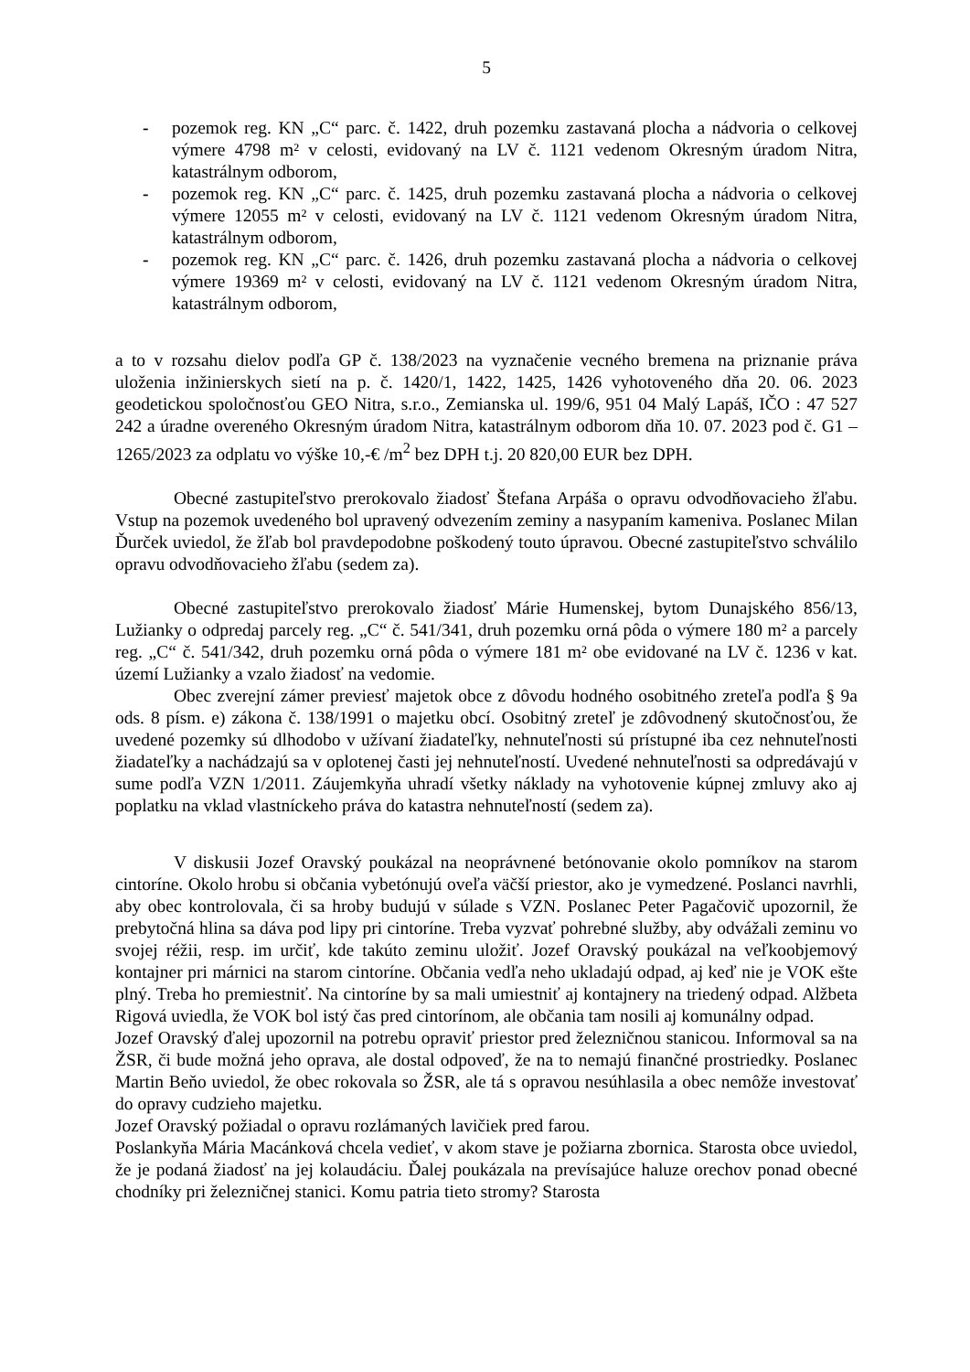5
- pozemok reg. KN „C“ parc. č. 1422, druh pozemku zastavaná plocha a nádvoria o celkovej výmere 4798 m² v celosti, evidovaný na LV č. 1121 vedenom Okresným úradom Nitra, katastrálnym odborom,
- pozemok reg. KN „C“ parc. č. 1425, druh pozemku zastavaná plocha a nádvoria o celkovej výmere 12055 m² v celosti, evidovaný na LV č. 1121 vedenom Okresným úradom Nitra, katastrálnym odborom,
- pozemok reg. KN „C“ parc. č. 1426, druh pozemku zastavaná plocha a nádvoria o celkovej výmere 19369 m² v celosti, evidovaný na LV č. 1121 vedenom Okresným úradom Nitra, katastrálnym odborom,
a to v rozsahu dielov podľa GP č. 138/2023 na vyznačenie vecného bremena na priznanie práva uloženia inžinierskych sietí na p. č. 1420/1, 1422, 1425, 1426 vyhotoveného dňa 20. 06. 2023 geodetickou spoločnosťou GEO Nitra, s.r.o., Zemianska ul. 199/6, 951 04 Malý Lapáš, IČO : 47 527 242 a úradne overeného Okresným úradom Nitra, katastrálnym odborom dňa 10. 07. 2023 pod č. G1 – 1265/2023 za odplatu vo výške 10,-€ /m<sup>2</sup> bez DPH t.j. 20 820,00 EUR bez DPH.
Obecné zastupiteľstvo prerokovalo žiadosť Štefana Arpáša o opravu odvodňovacieho žľabu. Vstup na pozemok uvedeného bol upravený odvezením zeminy a nasypaním kameniva. Poslanec Milan Ďurček uviedol, že žľab bol pravdepodobne poškodený touto úpravou. Obecné zastupiteľstvo schválilo opravu odvodňovacieho žľabu (sedem za).
Obecné zastupiteľstvo prerokovalo žiadosť Márie Humenskej, bytom Dunajského 856/13, Lužianky o odpredaj parcely reg. „C“ č. 541/341, druh pozemku orná pôda o výmere 180 m² a parcely reg. „C“ č. 541/342, druh pozemku orná pôda o výmere 181 m² obe evidované na LV č. 1236 v kat. území Lužianky a vzalo žiadosť na vedomie.
Obec zverejní zámer previesť majetok obce z dôvodu hodného osobitného zreteľa podľa § 9a ods. 8 písm. e) zákona č. 138/1991 o majetku obcí. Osobitný zreteľ je zdôvodnený skutočnosťou, že uvedené pozemky sú dlhodobo v užívaní žiadateľky, nehnuteľnosti sú prístupné iba cez nehnuteľnosti žiadateľky a nachádzajú sa v oplotenej časti jej nehnuteľností. Uvedené nehnuteľnosti sa odpredávajú v sume podľa VZN 1/2011. Záujemkyňa uhradí všetky náklady na vyhotovenie kúpnej zmluvy ako aj poplatku na vklad vlastníckeho práva do katastra nehnuteľností (sedem za).
V diskusii Jozef Oravský poukázal na neoprávnené betónovanie okolo pomníkov na starom cintoríne. Okolo hrobu si občania vybetónujú oveľa väčší priestor, ako je vymedzené. Poslanci navrhli, aby obec kontrolovala, či sa hroby budujú v súlade s VZN. Poslanec Peter Pagačovič upozornil, že prebytočná hlina sa dáva pod lipy pri cintoríne. Treba vyzvať pohrebné služby, aby odvážali zeminu vo svojej réžii, resp. im určiť, kde takúto zeminu uložiť. Jozef Oravský poukázal na veľkoobjemový kontajner pri márnici na starom cintoríne. Občania vedľa neho ukladajú odpad, aj keď nie je VOK ešte plný. Treba ho premiestniť. Na cintoríne by sa mali umiestniť aj kontajnery na triedený odpad. Alžbeta Rigová uviedla, že VOK bol istý čas pred cintorínom, ale občania tam nosili aj komunálny odpad.
Jozef Oravský ďalej upozornil na potrebu opraviť priestor pred železničnou stanicou. Informoval sa na ŽSR, či bude možná jeho oprava, ale dostal odpoveď, že na to nemajú finančné prostriedky. Poslanec Martin Beňo uviedol, že obec rokovala so ŽSR, ale tá s opravou nesúhlasila a obec nemôže investovať do opravy cudzieho majetku.
Jozef Oravský požiadal o opravu rozlámaných lavičiek pred farou.
Poslankyňa Mária Macánková chcela vedieť, v akom stave je požiarna zbornica. Starosta obce uviedol, že je podaná žiadosť na jej kolaudáciu. Ďalej poukázala na prevísajúce haluze orechov ponad obecné chodníky pri železničnej stanici. Komu patria tieto stromy? Starosta